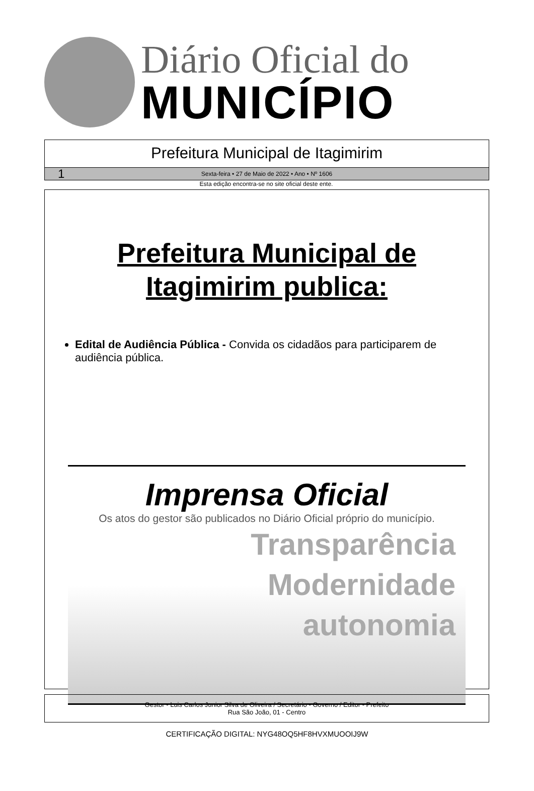Diário Oficial do
MUNICÍPIO
Prefeitura Municipal de Itagimirim
1 Sexta-feira • 27 de Maio de 2022 • Ano • Nº 1606
Esta edição encontra-se no site oficial deste ente.
Prefeitura Municipal de
Itagimirim publica:
Edital de Audiência Pública - Convida os cidadãos para participarem de audiência pública.
Imprensa Oficial
Os atos do gestor são publicados no Diário Oficial próprio do município.
Transparência
Modernidade
autonomia
Gestor - Luis Carlos Junior Silva de Oliveira / Secretário - Governo / Editor - Prefeito
Rua São João, 01 - Centro
CERTIFICAÇÃO DIGITAL: NYG48OQ5HF8HVXMUOOIJ9W